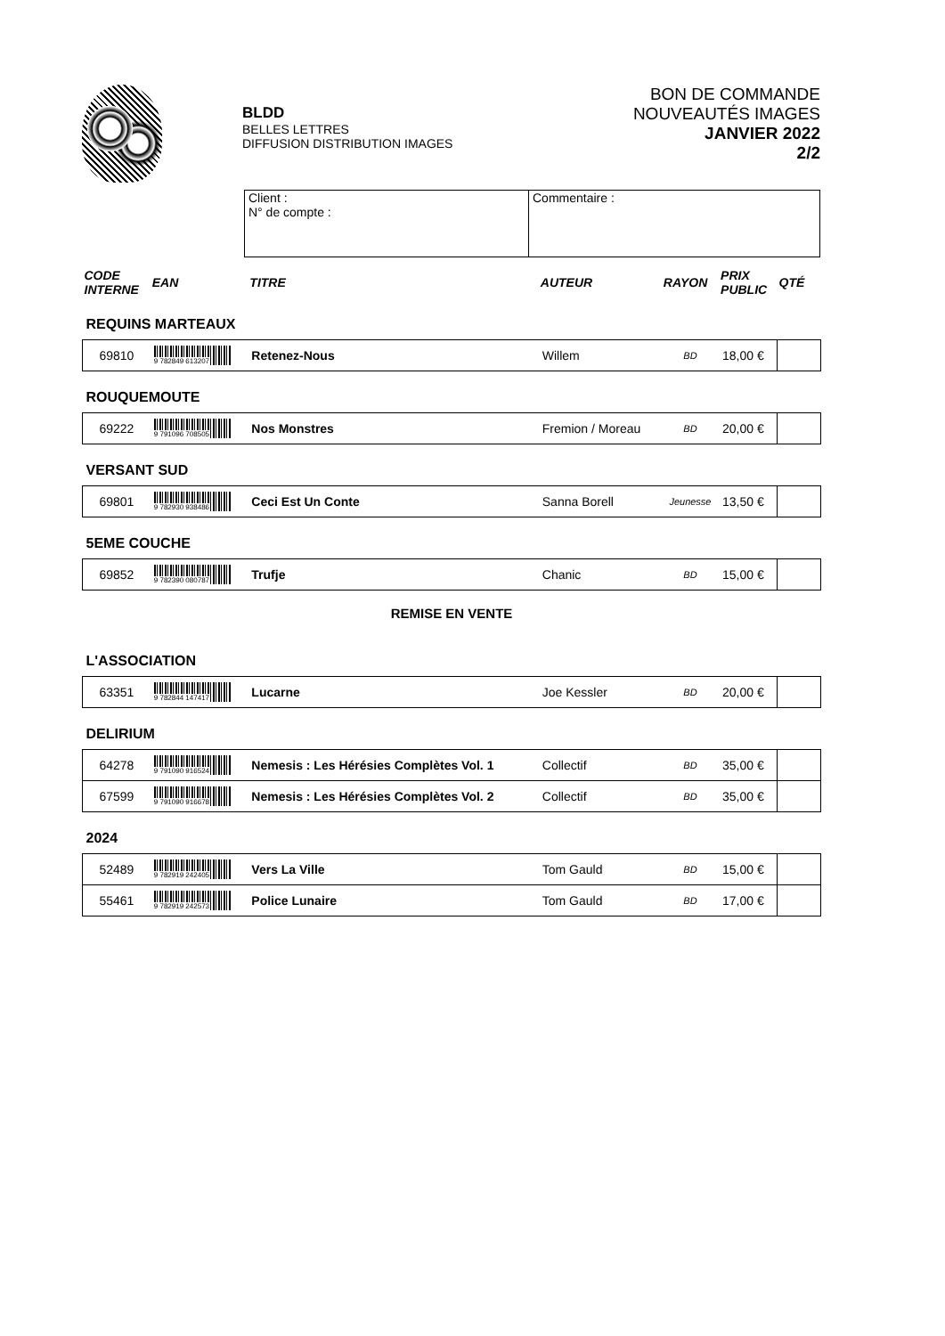BLDD
BELLES LETTRES
DIFFUSION DISTRIBUTION IMAGES
BON DE COMMANDE
NOUVEAUTÉS IMAGES
JANVIER 2022
2/2
Client :
N° de compte :
Commentaire :
| CODE INTERNE | EAN | TITRE | AUTEUR | RAYON | PRIX PUBLIC | QTÉ |
| --- | --- | --- | --- | --- | --- | --- |
| REQUINS MARTEAUX | | | | | | |
| 69810 | 9 782849 613207 | Retenez-Nous | Willem | BD | 18,00 € | |
| ROUQUEMOUTE | | | | | | |
| 69222 | 9 791096 708505 | Nos Monstres | Fremion / Moreau | BD | 20,00 € | |
| VERSANT SUD | | | | | | |
| 69801 | 9 782930 938486 | Ceci Est Un Conte | Sanna Borell | Jeunesse | 13,50 € | |
| 5EME COUCHE | | | | | | |
| 69852 | 9 782390 080787 | Trufje | Chanic | BD | 15,00 € | |
| REMISE EN VENTE | | | | | | |
| L'ASSOCIATION | | | | | | |
| 63351 | 9 782844 147417 | Lucarne | Joe Kessler | BD | 20,00 € | |
| DELIRIUM | | | | | | |
| 64278 | 9 791090 916524 | Nemesis : Les Hérésies Complètes Vol. 1 | Collectif | BD | 35,00 € | |
| 67599 | 9 791090 916678 | Nemesis : Les Hérésies Complètes Vol. 2 | Collectif | BD | 35,00 € | |
| 2024 | | | | | | |
| 52489 | 9 782919 242405 | Vers La Ville | Tom Gauld | BD | 15,00 € | |
| 55461 | 9 782919 242573 | Police Lunaire | Tom Gauld | BD | 17,00 € | |